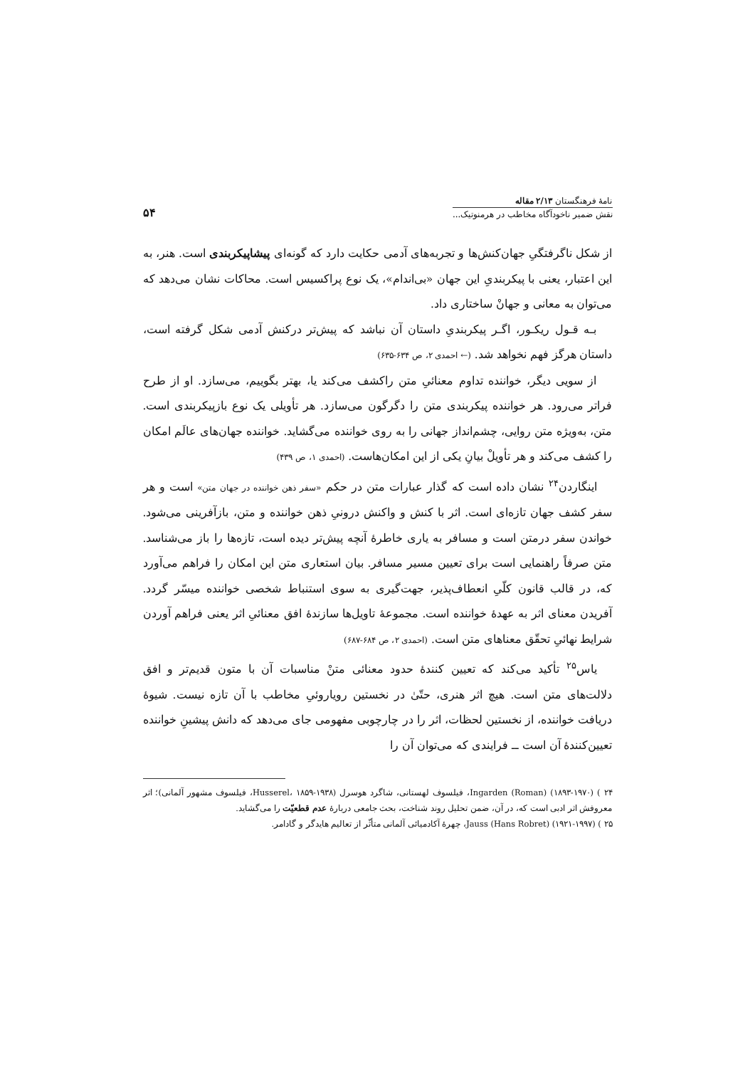نامهٔ فرهنگستان ۲/۱۳ مقاله
نقش ضمیر ناخودآگاه مخاطب در هرمنوتیک...
۵۴
از شکل ناگرفتگیِ جهان‌کنش‌ها و تجربه‌های آدمی حکایت دارد که گونه‌ای پیشاپیکربندی است. هنر، به این اعتبار، یعنی با پیکربندیِ این جهان «بی‌اندام»، یک نوع پراکسیس است. محاکات نشان می‌دهد که می‌توان به معانی و جهانْ ساختاری داد.
بـه قـول ریکـور، اگـر پیکربندیِ داستان آن نباشد که پیش‌تر درکنش آدمی شکل گرفته است، داستان هرگز فهم نخواهد شد. (← احمدی ۲، ص ۶۳۴-۶۳۵)
از سویی دیگر، خواننده تداوم معنائیِ متن راکشف می‌کند یا، بهتر بگوییم، می‌سازد. او از طرح فراتر می‌رود. هر خواننده پیکربندی متن را دگرگون می‌سازد. هر تأویلی یک نوع بازپیکربندی است. متن، به‌ویژه متن روایی، چشم‌انداز جهانی را به روی خواننده می‌گشاید. خواننده جهان‌های عالَم امکان را کشف می‌کند و هر تأویلْ بیانِ یکی از این امکان‌هاست. (احمدی ۱، ص ۴۳۹)
اینگاردن<sup>۲۴</sup> نشان داده است که گذار عبارات متن در حکم «سفر ذهن خواننده در جهان متن» است و هر سفر کشف جهان تازه‌ای است. اثر با کنش و واکنش درونیِ ذهن خواننده و متن، بازآفرینی می‌شود. خواندن سفر درمتن است و مسافر به یاری خاطرهٔ آنچه پیش‌تر دیده است، تازه‌ها را باز می‌شناسد. متن صرفاً راهنمایی است برای تعیین مسیر مسافر. بیان استعاری متن این امکان را فراهم می‌آورد که، در قالب قانون کلّیِ انعطاف‌پذیر، جهت‌گیری به سوی استنباط شخصی خواننده میسّر گردد. آفریدن معنای اثر به عهدهٔ خواننده است. مجموعهٔ تاویل‌ها سازندهٔ افق معنائیِ اثر یعنی فراهم آوردن شرایط نهائیِ تحقّق معناهای متن است. (احمدی ۲، ص ۶۸۴-۶۸۷)
یاس<sup>۲۵</sup> تأکید می‌کند که تعیین کنندهٔ حدود معنائی متنْ مناسبات آن با متون قدیم‌تر و افق دلالت‌های متن است. هیچ اثر هنری، حتّیٰ در نخستین رویاروئیِ مخاطب با آن تازه نیست. شیوهٔ دریافت خواننده، از نخستین لحظات، اثر را در چارچوبی مفهومی جای می‌دهد که دانش پیشینِ خواننده تعیین‌کنندهٔ آن است ــ فرایندی که می‌توان آن را
۲۴ ) Ingarden (Roman) (۱۸۹۳-۱۹۷۰)، فیلسوف لهستانی، شاگرد هوسرل (Husserel، ۱۸۵۹-۱۹۳۸، فیلسوف مشهور آلمانی)؛ اثر معروفش اثر ادبی است که، در آن، ضمن تحلیل روند شناخت، بحث جامعی دربارهٔ عدم قطعیّت را می‌گشاید.
۲۵ ) Jauss (Hans Robret) (۱۹۲۱-۱۹۹۷)، چهرهٔ آکادمیائی آلمانی متأثّر از تعالیم هایدگر و گادامر.